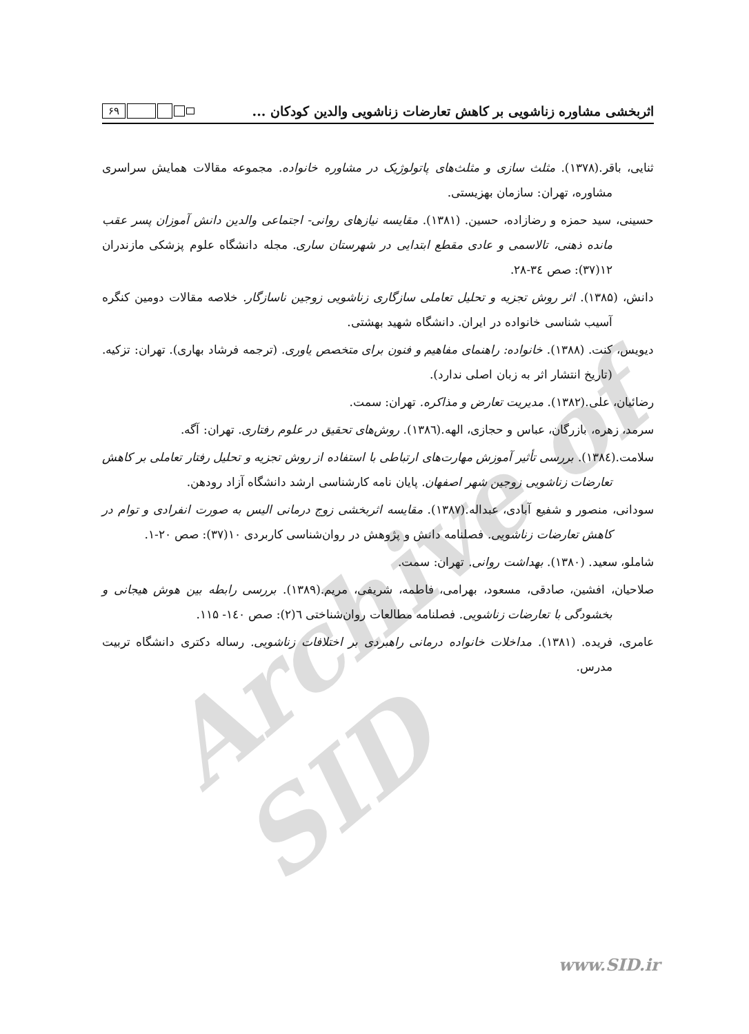Archive of SID
اثربخشی مشاوره زناشویی بر کاهش تعارضات زناشویی والدین کودکان ... ۶۹
ثنایی، باقر.(۱۳۷۸). مثلث سازی و مثلث‌های پاتولوژیک در مشاوره خانواده. مجموعه مقالات همایش سراسری مشاوره، تهران: سازمان بهزیستی.
حسینی، سید حمزه و رضازاده، حسین. (۱۳۸۱). مقایسه نیازهای روانی- اجتماعی والدین دانش آموزان پسر عقب مانده ذهنی، تالاسمی و عادی مقطع ابتدایی در شهرستان ساری. مجله دانشگاه علوم پزشکی مازندران ۱۲(۳۷): صص ۳٤-۲۸.
دانش، (۱۳۸۵). اثر روش تجزیه و تحلیل تعاملی سازگاری زناشویی زوجین ناسازگار. خلاصه مقالات دومین کنگره آسیب شناسی خانواده در ایران. دانشگاه شهید بهشتی.
دیویس، کنت. (۱۳۸۸). خانواده: راهنمای مفاهیم و فنون برای متخصص یاوری. (ترجمه فرشاد بهاری). تهران: تزکیه. (تاریخ انتشار اثر به زبان اصلی ندارد).
رضائیان، علی.(۱۳۸۲). مدیریت تعارض و مذاکره. تهران: سمت.
سرمد، زهره، بازرگان، عباس و حجازی، الهه.(۱۳۸٦). روش‌های تحقیق در علوم رفتاری. تهران: آگه.
سلامت.(۱۳۸٤). بررسی تأثیر آموزش مهارت‌های ارتباطی با استفاده از روش تجزیه و تحلیل رفتار تعاملی بر کاهش تعارضات زناشویی زوجین شهر اصفهان. پایان نامه کارشناسی ارشد دانشگاه آزاد رودهن.
سودانی، منصور و شفیع آبادی، عبداله.(۱۳۸۷). مقایسه اثربخشی زوج درمانی الیس به صورت انفرادی و توام در کاهش تعارضات زناشویی. فصلنامه دانش و پژوهش در روان‌شناسی کاربردی ۱۰(۳۷): صص ۲۰-۱.
شاملو، سعید. (۱۳۸۰). بهداشت روانی. تهران: سمت.
صلاحیان، افشین، صادقی، مسعود، بهرامی، فاطمه، شریفی، مریم.(۱۳۸۹). بررسی رابطه بین هوش هیجانی و بخشودگی با تعارضات زناشویی. فصلنامه مطالعات روان‌شناختی ٦(۲): صص ۱٤۰- ۱۱۵.
عامری، فریده. (۱۳۸۱). مداخلات خانواده درمانی راهبردی بر اختلافات زناشویی. رساله دکتری دانشگاه تربیت مدرس.
www.SID.ir